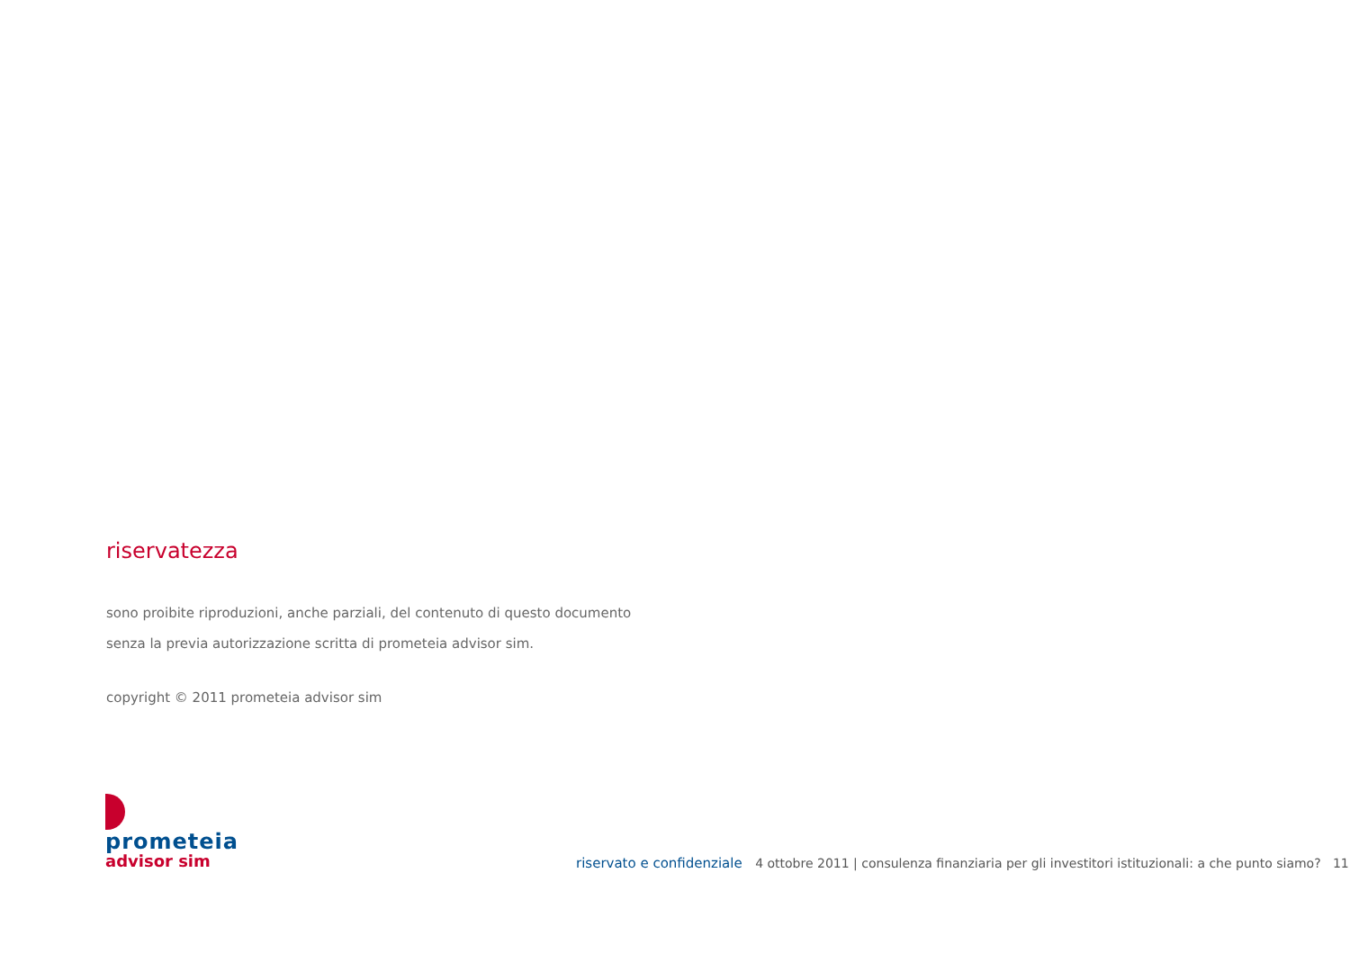riservatezza
sono proibite riproduzioni, anche parziali, del contenuto di questo documento
senza la previa autorizzazione scritta di prometeia advisor sim.
copyright © 2011 prometeia advisor sim
prometeia
advisor sim
riservato e confidenziale 4 ottobre 2011 | consulenza finanziaria per gli investitori istituzionali: a che punto siamo? 11